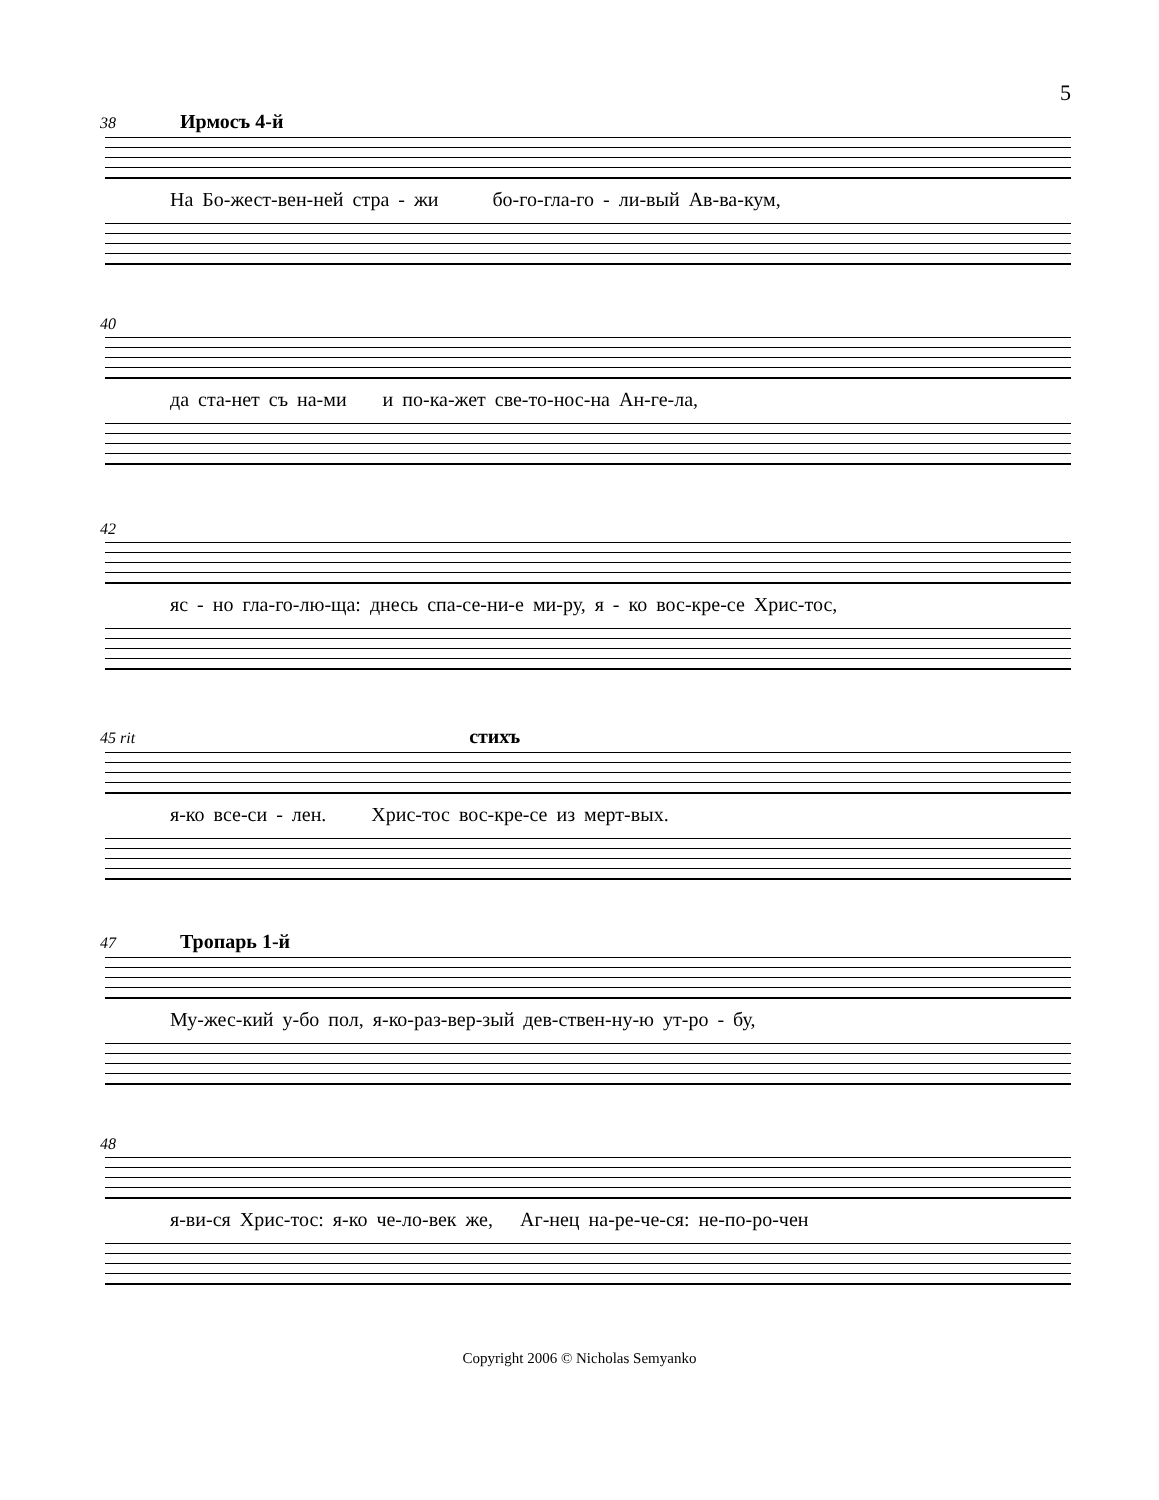5
38 Ирмосъ 4-й
На Бо-жест-вен-ней стра - жи бо-го-гла-го - ли-вый Ав-ва-кум,
40
да ста-нет съ на-ми и по-ка-жет све-то-нос-на Ан-ге-ла,
42
яс - но гла-го-лю-ща: днесь спа-се-ни-е ми-ру, я - ко вос-кре-се Хрис-тос,
45 rit стихъ
я-ко все-си - лен. Хрис-тос вос-кре-се из мерт-вых.
47 Тропарь 1-й
Му-жес-кий у-бо пол, я-ко-раз-вер-зый дев-ствен-ну-ю ут-ро - бу,
48
я-ви-ся Хрис-тос: я-ко че-ло-век же, Аг-нец на-ре-че-ся: не-по-ро-чен
Copyright 2006 © Nicholas Semyanko